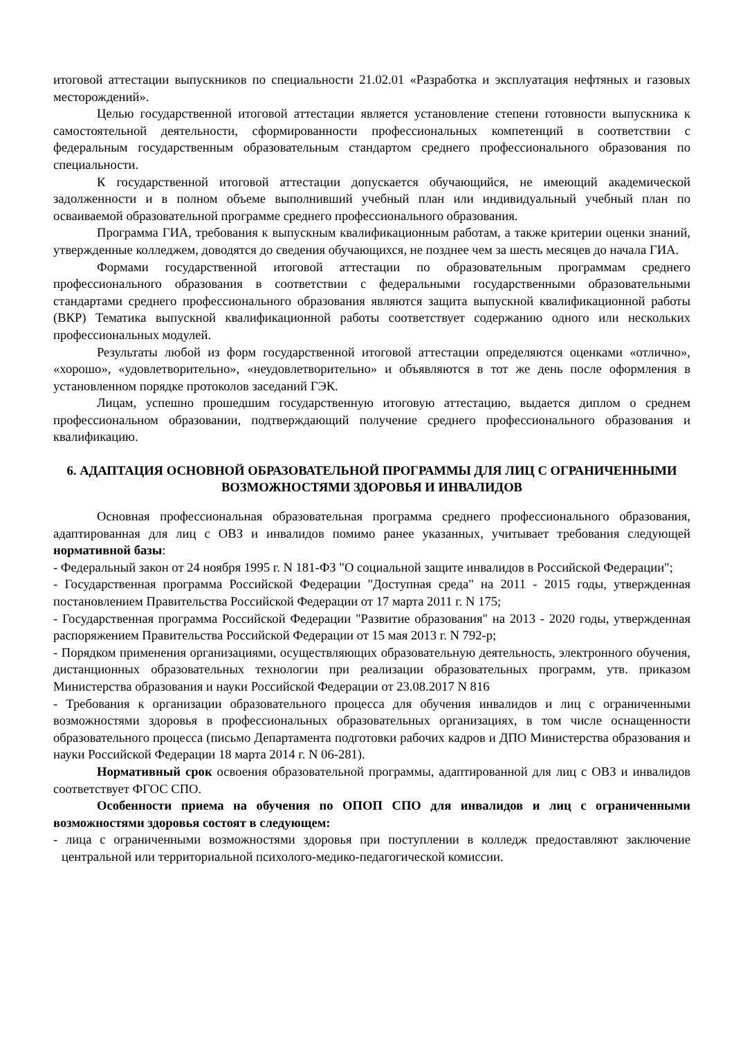итоговой аттестации выпускников по специальности 21.02.01 «Разработка и эксплуатация нефтяных и газовых месторождений».
Целью государственной итоговой аттестации является установление степени готовности выпускника к самостоятельной деятельности, сформированности профессиональных компетенций в соответствии с федеральным государственным образовательным стандартом среднего профессионального образования по специальности.
К государственной итоговой аттестации допускается обучающийся, не имеющий академической задолженности и в полном объеме выполнивший учебный план или индивидуальный учебный план по осваиваемой образовательной программе среднего профессионального образования.
Программа ГИА, требования к выпускным квалификационным работам, а также критерии оценки знаний, утвержденные колледжем, доводятся до сведения обучающихся, не позднее чем за шесть месяцев до начала ГИА.
Формами государственной итоговой аттестации по образовательным программам среднего профессионального образования в соответствии с федеральными государственными образовательными стандартами среднего профессионального образования являются защита выпускной квалификационной работы (ВКР) Тематика выпускной квалификационной работы соответствует содержанию одного или нескольких профессиональных модулей.
Результаты любой из форм государственной итоговой аттестации определяются оценками «отлично», «хорошо», «удовлетворительно», «неудовлетворительно» и объявляются в тот же день после оформления в установленном порядке протоколов заседаний ГЭК.
Лицам, успешно прошедшим государственную итоговую аттестацию, выдается диплом о среднем профессиональном образовании, подтверждающий получение среднего профессионального образования и квалификацию.
6. АДАПТАЦИЯ ОСНОВНОЙ ОБРАЗОВАТЕЛЬНОЙ ПРОГРАММЫ ДЛЯ ЛИЦ С ОГРАНИЧЕННЫМИ ВОЗМОЖНОСТЯМИ ЗДОРОВЬЯ И ИНВАЛИДОВ
Основная профессиональная образовательная программа среднего профессионального образования, адаптированная для лиц с ОВЗ и инвалидов помимо ранее указанных, учитывает требования следующей нормативной базы:
- Федеральный закон от 24 ноября 1995 г. N 181-ФЗ "О социальной защите инвалидов в Российской Федерации";
- Государственная программа Российской Федерации "Доступная среда" на 2011 - 2015 годы, утвержденная постановлением Правительства Российской Федерации от 17 марта 2011 г. N 175;
- Государственная программа Российской Федерации "Развитие образования" на 2013 - 2020 годы, утвержденная распоряжением Правительства Российской Федерации от 15 мая 2013 г. N 792-р;
- Порядком применения организациями, осуществляющих образовательную деятельность, электронного обучения, дистанционных образовательных технологии при реализации образовательных программ, утв. приказом Министерства образования и науки Российской Федерации от 23.08.2017 N 816
- Требования к организации образовательного процесса для обучения инвалидов и лиц с ограниченными возможностями здоровья в профессиональных образовательных организациях, в том числе оснащенности образовательного процесса (письмо Департамента подготовки рабочих кадров и ДПО Министерства образования и науки Российской Федерации 18 марта 2014 г. N 06-281).
Нормативный срок освоения образовательной программы, адаптированной для лиц с ОВЗ и инвалидов соответствует ФГОС СПО.
Особенности приема на обучения по ОПОП СПО для инвалидов и лиц с ограниченными возможностями здоровья состоят в следующем:
- лица с ограниченными возможностями здоровья при поступлении в колледж предоставляют заключение центральной или территориальной психолого-медико-педагогической комиссии.